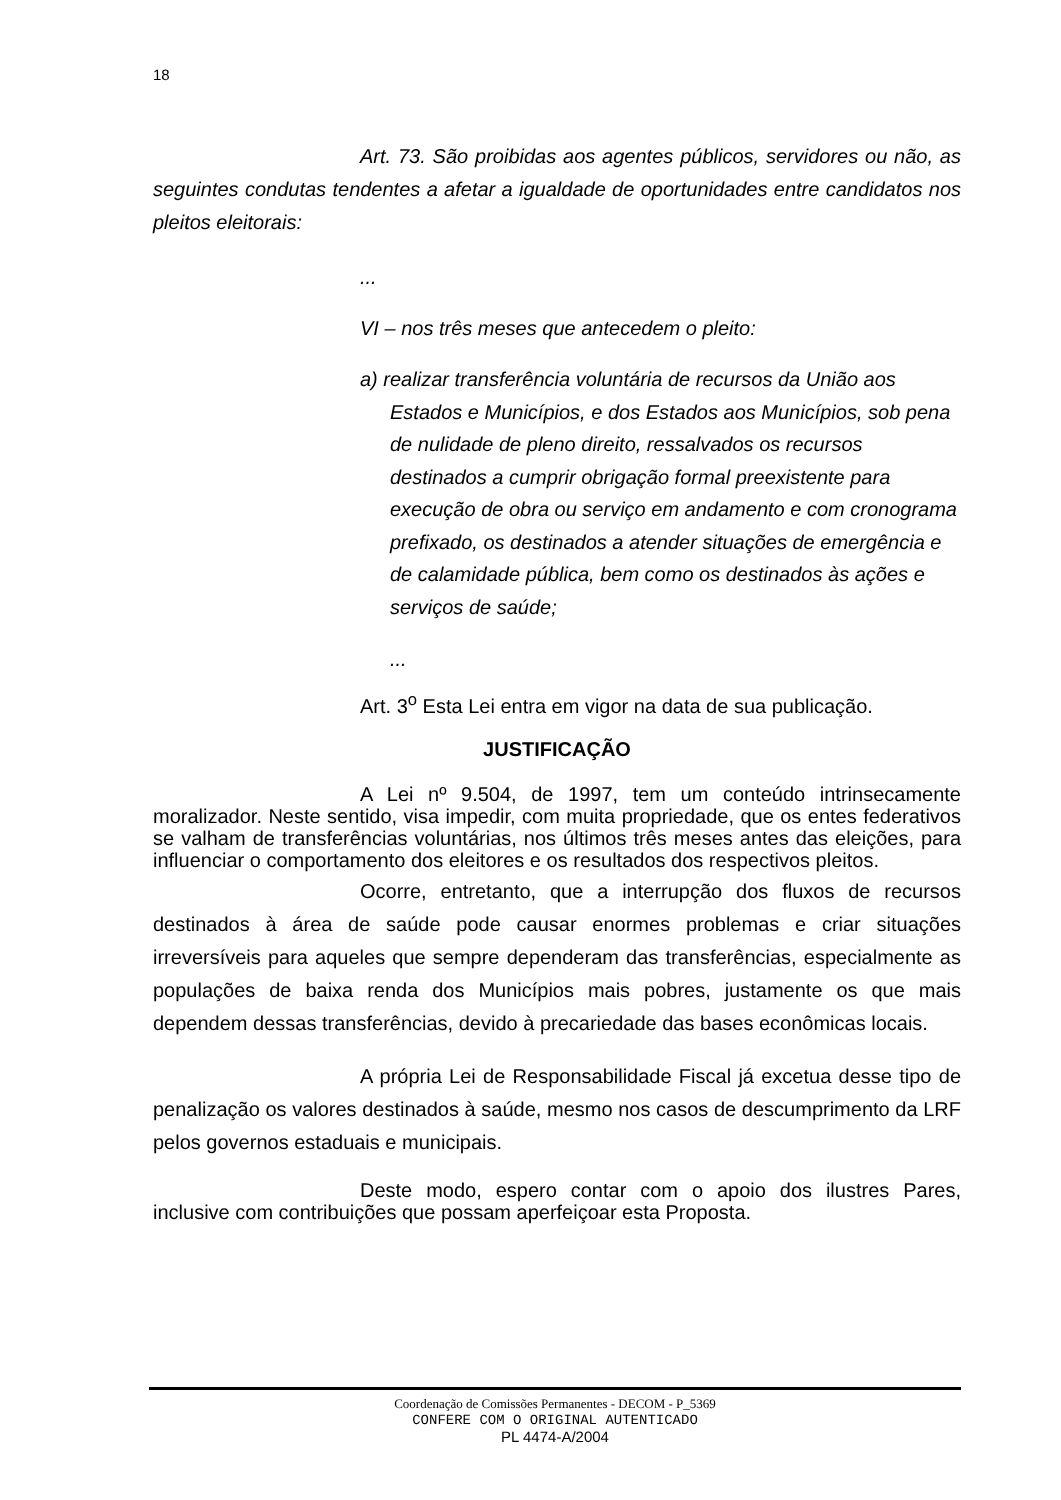18
Art. 73. São proibidas aos agentes públicos, servidores ou não, as seguintes condutas tendentes a afetar a igualdade de oportunidades entre candidatos nos pleitos eleitorais:
...
VI – nos três meses que antecedem o pleito:
a) realizar transferência voluntária de recursos da União aos Estados e Municípios, e dos Estados aos Municípios, sob pena de nulidade de pleno direito, ressalvados os recursos destinados a cumprir obrigação formal preexistente para execução de obra ou serviço em andamento e com cronograma prefixado, os destinados a atender situações de emergência e de calamidade pública, bem como os destinados às ações e serviços de saúde;
...
Art. 3<sup>o</sup> Esta Lei entra em vigor na data de sua publicação.
JUSTIFICAÇÃO
A Lei nº 9.504, de 1997, tem um conteúdo intrinsecamente moralizador. Neste sentido, visa impedir, com muita propriedade, que os entes federativos se valham de transferências voluntárias, nos últimos três meses antes das eleições, para influenciar o comportamento dos eleitores e os resultados dos respectivos pleitos.
Ocorre, entretanto, que a interrupção dos fluxos de recursos destinados à área de saúde pode causar enormes problemas e criar situações irreversíveis para aqueles que sempre dependeram das transferências, especialmente as populações de baixa renda dos Municípios mais pobres, justamente os que mais dependem dessas transferências, devido à precariedade das bases econômicas locais.
A própria Lei de Responsabilidade Fiscal já excetua desse tipo de penalização os valores destinados à saúde, mesmo nos casos de descumprimento da LRF pelos governos estaduais e municipais.
Deste modo, espero contar com o apoio dos ilustres Pares, inclusive com contribuições que possam aperfeiçoar esta Proposta.
Coordenação de Comissões Permanentes - DECOM - P_5369
CONFERE COM O ORIGINAL AUTENTICADO
PL 4474-A/2004